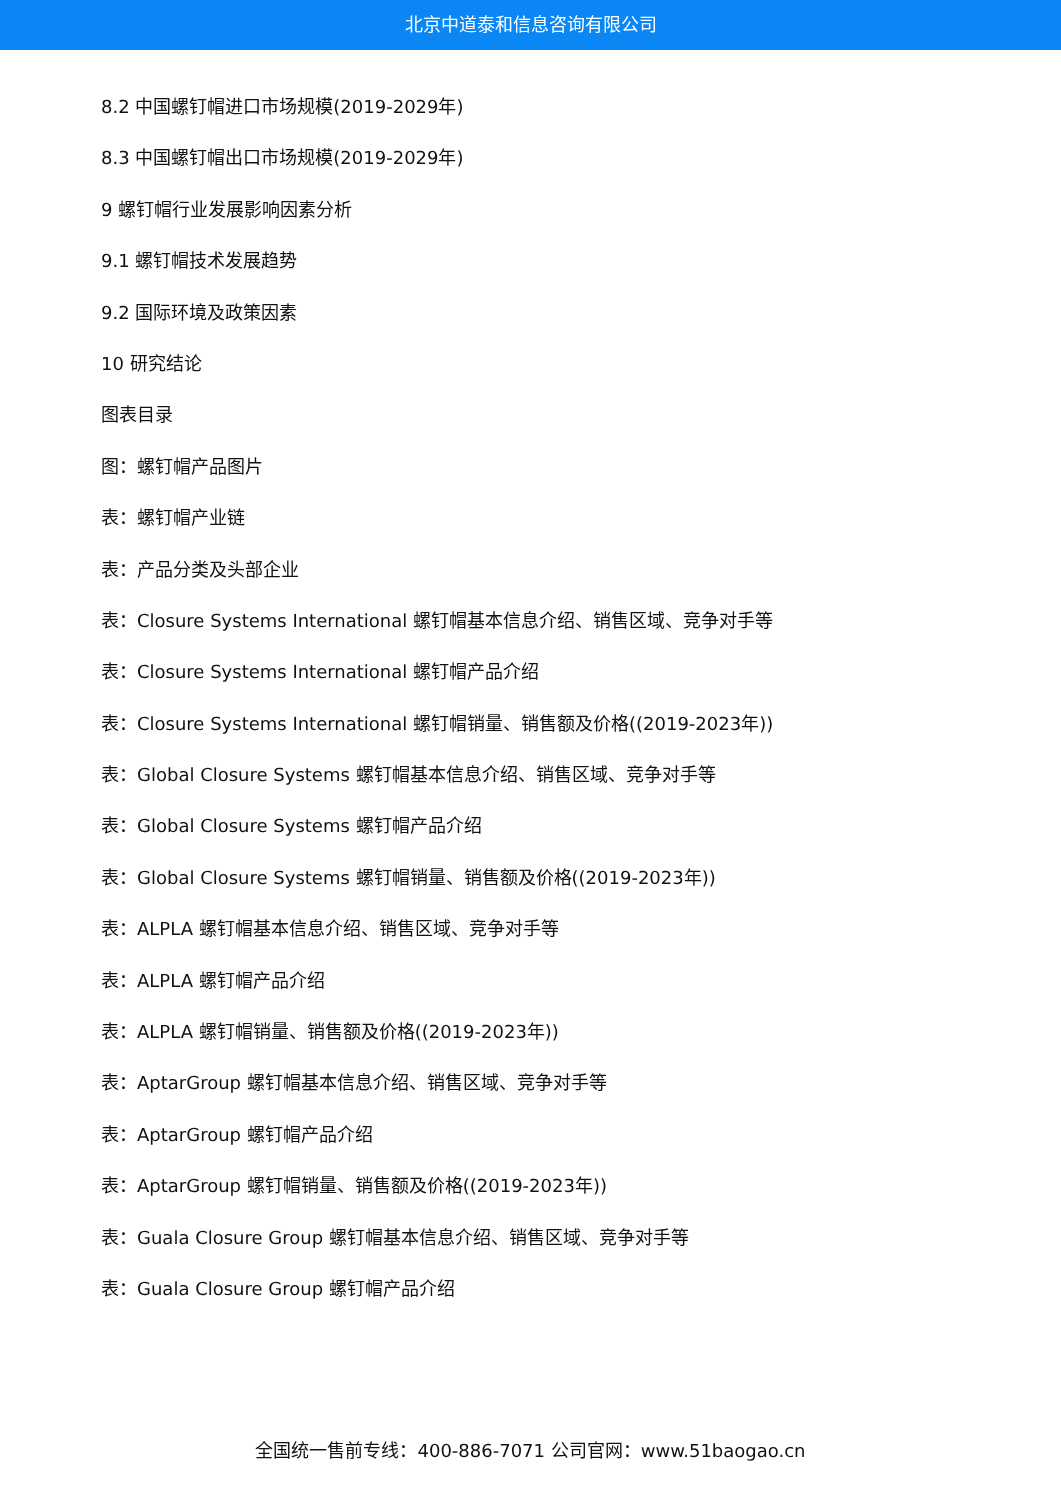北京中道泰和信息咨询有限公司
8.2 中国螺钉帽进口市场规模(2019-2029年)
8.3 中国螺钉帽出口市场规模(2019-2029年)
9 螺钉帽行业发展影响因素分析
9.1 螺钉帽技术发展趋势
9.2 国际环境及政策因素
10 研究结论
图表目录
图：螺钉帽产品图片
表：螺钉帽产业链
表：产品分类及头部企业
表：Closure Systems International 螺钉帽基本信息介绍、销售区域、竞争对手等
表：Closure Systems International 螺钉帽产品介绍
表：Closure Systems International 螺钉帽销量、销售额及价格((2019-2023年))
表：Global Closure Systems 螺钉帽基本信息介绍、销售区域、竞争对手等
表：Global Closure Systems 螺钉帽产品介绍
表：Global Closure Systems 螺钉帽销量、销售额及价格((2019-2023年))
表：ALPLA 螺钉帽基本信息介绍、销售区域、竞争对手等
表：ALPLA 螺钉帽产品介绍
表：ALPLA 螺钉帽销量、销售额及价格((2019-2023年))
表：AptarGroup 螺钉帽基本信息介绍、销售区域、竞争对手等
表：AptarGroup 螺钉帽产品介绍
表：AptarGroup 螺钉帽销量、销售额及价格((2019-2023年))
表：Guala Closure Group 螺钉帽基本信息介绍、销售区域、竞争对手等
表：Guala Closure Group 螺钉帽产品介绍
全国统一售前专线：400-886-7071 公司官网：www.51baogao.cn